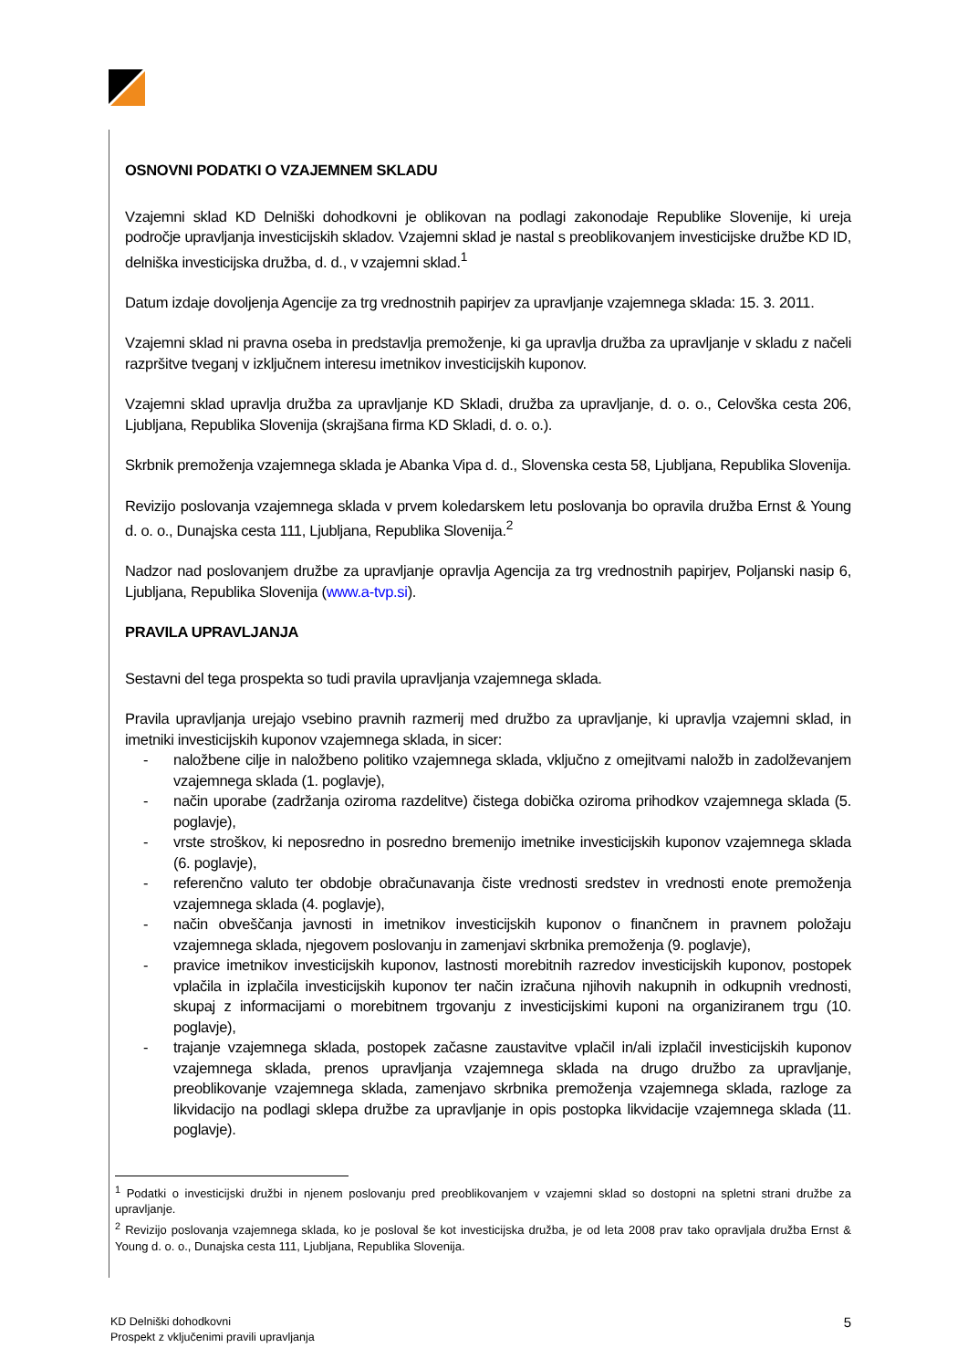OSNOVNI PODATKI O VZAJEMNEM SKLADU
Vzajemni sklad KD Delniški dohodkovni je oblikovan na podlagi zakonodaje Republike Slovenije, ki ureja področje upravljanja investicijskih skladov. Vzajemni sklad je nastal s preoblikovanjem investicijske družbe KD ID, delniška investicijska družba, d. d., v vzajemni sklad.<sup>1</sup>
Datum izdaje dovoljenja Agencije za trg vrednostnih papirjev za upravljanje vzajemnega sklada: 15. 3. 2011.
Vzajemni sklad ni pravna oseba in predstavlja premoženje, ki ga upravlja družba za upravljanje v skladu z načeli razpršitve tveganj v izključnem interesu imetnikov investicijskih kuponov.
Vzajemni sklad upravlja družba za upravljanje KD Skladi, družba za upravljanje, d. o. o., Celovška cesta 206, Ljubljana, Republika Slovenija (skrajšana firma KD Skladi, d. o. o.).
Skrbnik premoženja vzajemnega sklada je Abanka Vipa d. d., Slovenska cesta 58, Ljubljana, Republika Slovenija.
Revizijo poslovanja vzajemnega sklada v prvem koledarskem letu poslovanja bo opravila družba Ernst & Young d. o. o., Dunajska cesta 111, Ljubljana, Republika Slovenija.<sup>2</sup>
Nadzor nad poslovanjem družbe za upravljanje opravlja Agencija za trg vrednostnih papirjev, Poljanski nasip 6, Ljubljana, Republika Slovenija (www.a-tvp.si).
PRAVILA UPRAVLJANJA
Sestavni del tega prospekta so tudi pravila upravljanja vzajemnega sklada.
Pravila upravljanja urejajo vsebino pravnih razmerij med družbo za upravljanje, ki upravlja vzajemni sklad, in imetniki investicijskih kuponov vzajemnega sklada, in sicer:
- naložbene cilje in naložbeno politiko vzajemnega sklada, vključno z omejitvami naložb in zadolževanjem vzajemnega sklada (1. poglavje),
- način uporabe (zadržanja oziroma razdelitve) čistega dobička oziroma prihodkov vzajemnega sklada (5. poglavje),
- vrste stroškov, ki neposredno in posredno bremenijo imetnike investicijskih kuponov vzajemnega sklada (6. poglavje),
- referenčno valuto ter obdobje obračunavanja čiste vrednosti sredstev in vrednosti enote premoženja vzajemnega sklada (4. poglavje),
- način obveščanja javnosti in imetnikov investicijskih kuponov o finančnem in pravnem položaju vzajemnega sklada, njegovem poslovanju in zamenjavi skrbnika premoženja (9. poglavje),
- pravice imetnikov investicijskih kuponov, lastnosti morebitnih razredov investicijskih kuponov, postopek vplačila in izplačila investicijskih kuponov ter način izračuna njihovih nakupnih in odkupnih vrednosti, skupaj z informacijami o morebitnem trgovanju z investicijskimi kuponi na organiziranem trgu (10. poglavje),
- trajanje vzajemnega sklada, postopek začasne zaustavitve vplačil in/ali izplačil investicijskih kuponov vzajemnega sklada, prenos upravljanja vzajemnega sklada na drugo družbo za upravljanje, preoblikovanje vzajemnega sklada, zamenjavo skrbnika premoženja vzajemnega sklada, razloge za likvidacijo na podlagi sklepa družbe za upravljanje in opis postopka likvidacije vzajemnega sklada (11. poglavje).
<sup>1</sup> Podatki o investicijski družbi in njenem poslovanju pred preoblikovanjem v vzajemni sklad so dostopni na spletni strani družbe za upravljanje.
<sup>2</sup> Revizijo poslovanja vzajemnega sklada, ko je posloval še kot investicijska družba, je od leta 2008 prav tako opravljala družba Ernst & Young d. o. o., Dunajska cesta 111, Ljubljana, Republika Slovenija.
KD Delniški dohodkovni
Prospekt z vključenimi pravili upravljanja
5